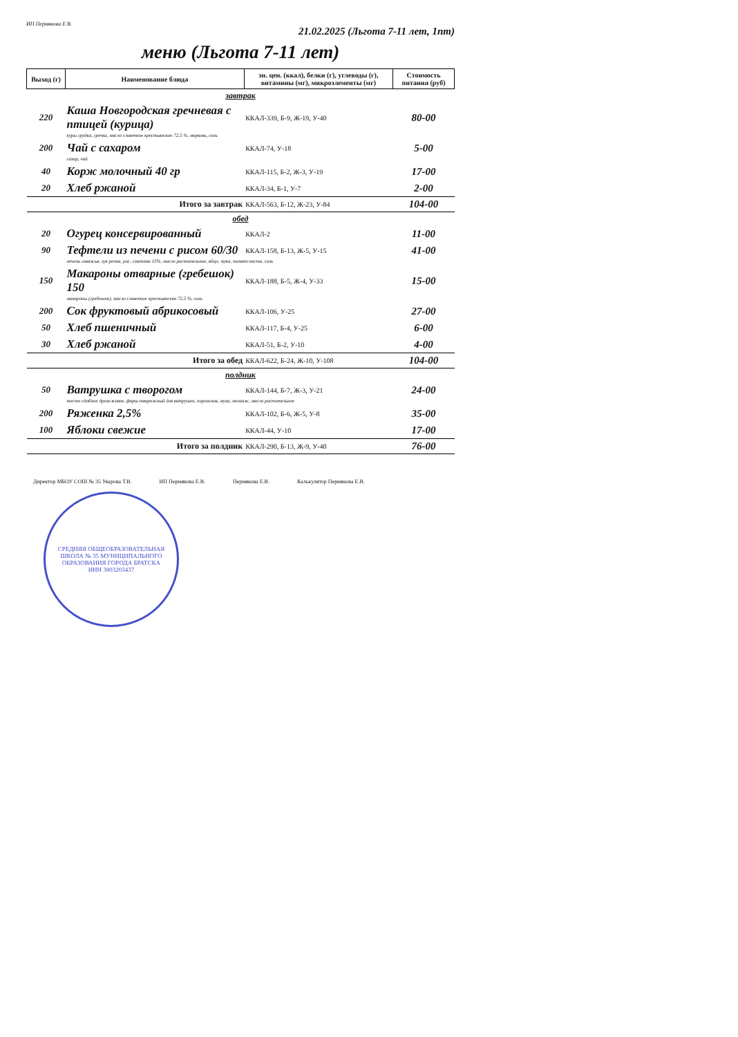ИП Пермякова Е В.
21.02.2025 (Льгота 7-11 лет, 1пт)
меню (Льгота 7-11 лет)
| Выход (г) | Наименование блюда | эн. цен. (ккал), белки (г), углеводы (г), витамины (мг), микроэлементы (мг) | Стоимость питания (руб) |
| --- | --- | --- | --- |
| завтрак | | | |
| 220 | Каша Новгородская гречневая с птицей (курица) | ККАЛ-339, Б-9, Ж-19, У-40 | 80-00 |
| | куры грудка, гречка, масло сливочное крестьянское 72,5 %, морковь, соль | | |
| 200 | Чай с сахаром | ККАЛ-74, У-18 | 5-00 |
| | сахар, чай | | |
| 40 | Корж молочный 40 гр | ККАЛ-115, Б-2, Ж-3, У-19 | 17-00 |
| 20 | Хлеб ржаной | ККАЛ-34, Б-1, У-7 | 2-00 |
| | Итого за завтрак | ККАЛ-563, Б-12, Ж-23, У-84 | 104-00 |
| обед | | | |
| 20 | Огурец консервированный | ККАЛ-2 | 11-00 |
| 90 | Тефтели из печени с рисом 60/30 | ККАЛ-158, Б-13, Ж-5, У-15 | 41-00 |
| | печень говяжья, лук репка, рис, сметана 15%, масло растительное, яйцо, мука, томат-паста, соль | | |
| 150 | Макароны отварные (гребешок) 150 | ККАЛ-188, Б-5, Ж-4, У-33 | 15-00 |
| | макароны (гребешок), масло сливочное крестьянское 72,5 %, соль | | |
| 200 | Сок фруктовый абрикосовый | ККАЛ-106, У-25 | 27-00 |
| 50 | Хлеб пшеничный | ККАЛ-117, Б-4, У-25 | 6-00 |
| 30 | Хлеб ржаной | ККАЛ-51, Б-2, У-10 | 4-00 |
| | Итого за обед | ККАЛ-622, Б-24, Ж-10, У-108 | 104-00 |
| полдник | | | |
| 50 | Ватрушка с творогом | ККАЛ-144, Б-7, Ж-3, У-21 | 24-00 |
| | тесто сдобное дрожжевое, фарш творожный для ватрушек, пирожков, мука, меланж, масло растительное | | |
| 200 | Ряженка 2,5% | ККАЛ-102, Б-6, Ж-5, У-8 | 35-00 |
| 100 | Яблоки свежие | ККАЛ-44, У-10 | 17-00 |
| | Итого за полдник | ККАЛ-290, Б-13, Ж-9, У-40 | 76-00 |
Директор МБОУ СОШ № 35 Уварова Т.В.
ИП Пермякова Е.В. Пермякова Е.В. Калькулятор Пермякова Е.В.
СРЕДНЯЯ ОБЩЕОБРАЗОВАТЕЛЬНАЯ ШКОЛА № 35 МУНИЦИПАЛЬНОГО ОБРАЗОВАНИЯ ГОРОДА БРАТСКА
ИНН 3803203437